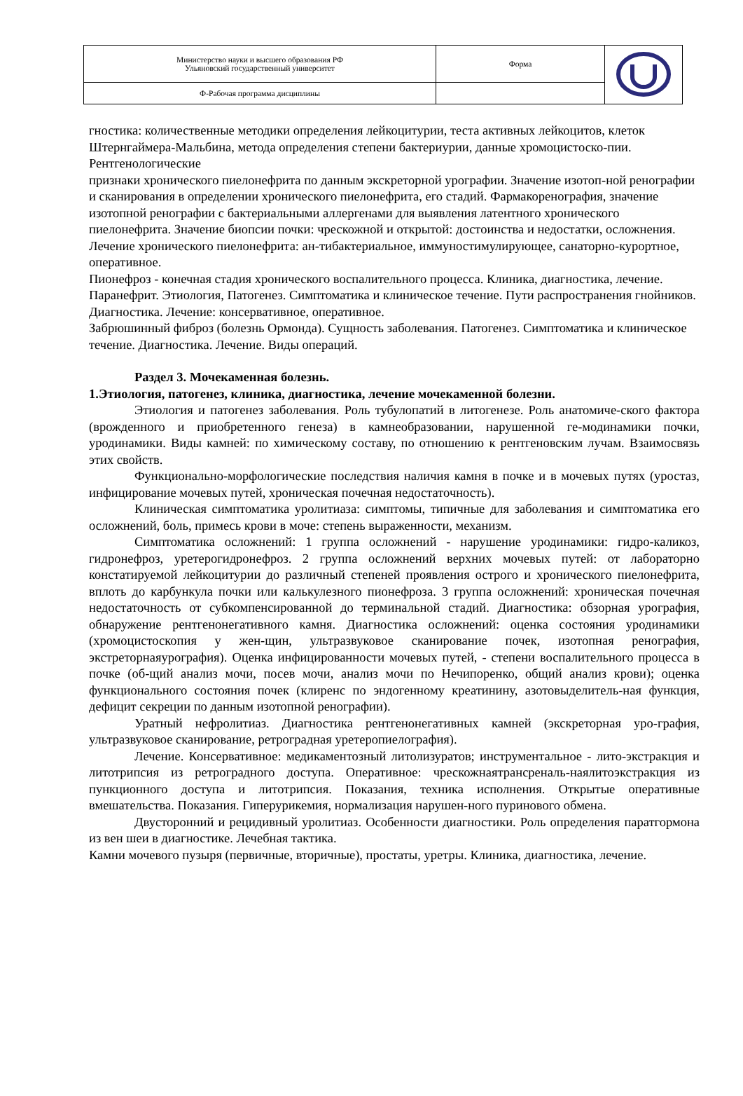| Министерство науки и высшего образования РФ Ульяновский государственный университет | Форма | |
| Ф-Рабочая программа дисциплины | | |
гностика: количественные методики определения лейкоцитурии, теста активных лейкоцитов, клеток
Штернгаймера-Мальбина, метода определения степени бактериурии, данные хромоцистоско-пии.
Рентгенологические
признаки хронического пиелонефрита по данным экскреторной урографии. Значение изотоп-ной ренографии и сканирования в определении хронического пиелонефрита, его стадий. Фармакоренография, значение изотопной ренографии с бактериальными аллергенами для выявления латентного хронического пиелонефрита. Значение биопсии почки: чрескожной и открытой: достоинства и недостатки, осложнения. Лечение хронического пиелонефрита: ан-тибактериальное, иммуностимулирующее, санаторно-курортное, оперативное.
Пионефроз - конечная стадия хронического воспалительного процесса. Клиника, диагностика, лечение. Паранефрит. Этиология, Патогенез. Симптоматика и клиническое течение. Пути распространения гнойников. Диагностика. Лечение: консервативное, оперативное.
Забрюшинный фиброз (болезнь Ормонда). Сущность заболевания. Патогенез. Симптоматика и клиническое течение. Диагностика. Лечение. Виды операций.
Раздел 3. Мочекаменная болезнь.
1.Этиология, патогенез, клиника, диагностика, лечение мочекаменной болезни.
Этиология и патогенез заболевания. Роль тубулопатий в литогенезе. Роль анатомиче-ского фактора (врожденного и приобретенного генеза) в камнеобразовании, нарушенной ге-модинамики почки, уродинамики. Виды камней: по химическому составу, по отношению к рентгеновским лучам. Взаимосвязь этих свойств.
Функционально-морфологические последствия наличия камня в почке и в мочевых путях (уростаз, инфицирование мочевых путей, хроническая почечная недостаточность).
Клиническая симптоматика уролитиаза: симптомы, типичные для заболевания и симптоматика его осложнений, боль, примесь крови в моче: степень выраженности, механизм.
Симптоматика осложнений: 1 группа осложнений - нарушение уродинамики: гидро-каликоз, гидронефроз, уретерогидронефроз. 2 группа осложнений верхних мочевых путей: от лабораторно констатируемой лейкоцитурии до различный степеней проявления острого и хронического пиелонефрита, вплоть до карбункула почки или калькулезного пионефроза. 3 группа осложнений: хроническая почечная недостаточность от субкомпенсированной до терминальной стадий. Диагностика: обзорная урография, обнаружение рентгенонегативного камня. Диагностика осложнений: оценка состояния уродинамики (хромоцистоскопия у жен-щин, ультразвуковое сканирование почек, изотопная ренография, экстреторнаяурография). Оценка инфицированности мочевых путей, - степени воспалительного процесса в почке (об-щий анализ мочи, посев мочи, анализ мочи по Нечипоренко, общий анализ крови); оценка функционального состояния почек (клиренс по эндогенному креатинину, азотовыделитель-ная функция, дефицит секреции по данным изотопной ренографии).
Уратный нефролитиаз. Диагностика рентгенонегативных камней (экскреторная уро-графия, ультразвуковое сканирование, ретроградная уретеропиелография).
Лечение. Консервативное: медикаментозный литолизуратов; инструментальное - лито-экстракция и литотрипсия из ретроградного доступа. Оперативное: чрескожнаятрансреналь-наялитоэкстракция из пункционного доступа и литотрипсия. Показания, техника исполнения. Открытые оперативные вмешательства. Показания. Гиперурикемия, нормализация нарушен-ного пуринового обмена.
Двусторонний и рецидивный уролитиаз. Особенности диагностики. Роль определения паратгормона из вен шеи в диагностике. Лечебная тактика.
Камни мочевого пузыря (первичные, вторичные), простаты, уретры. Клиника, диагностика, лечение.